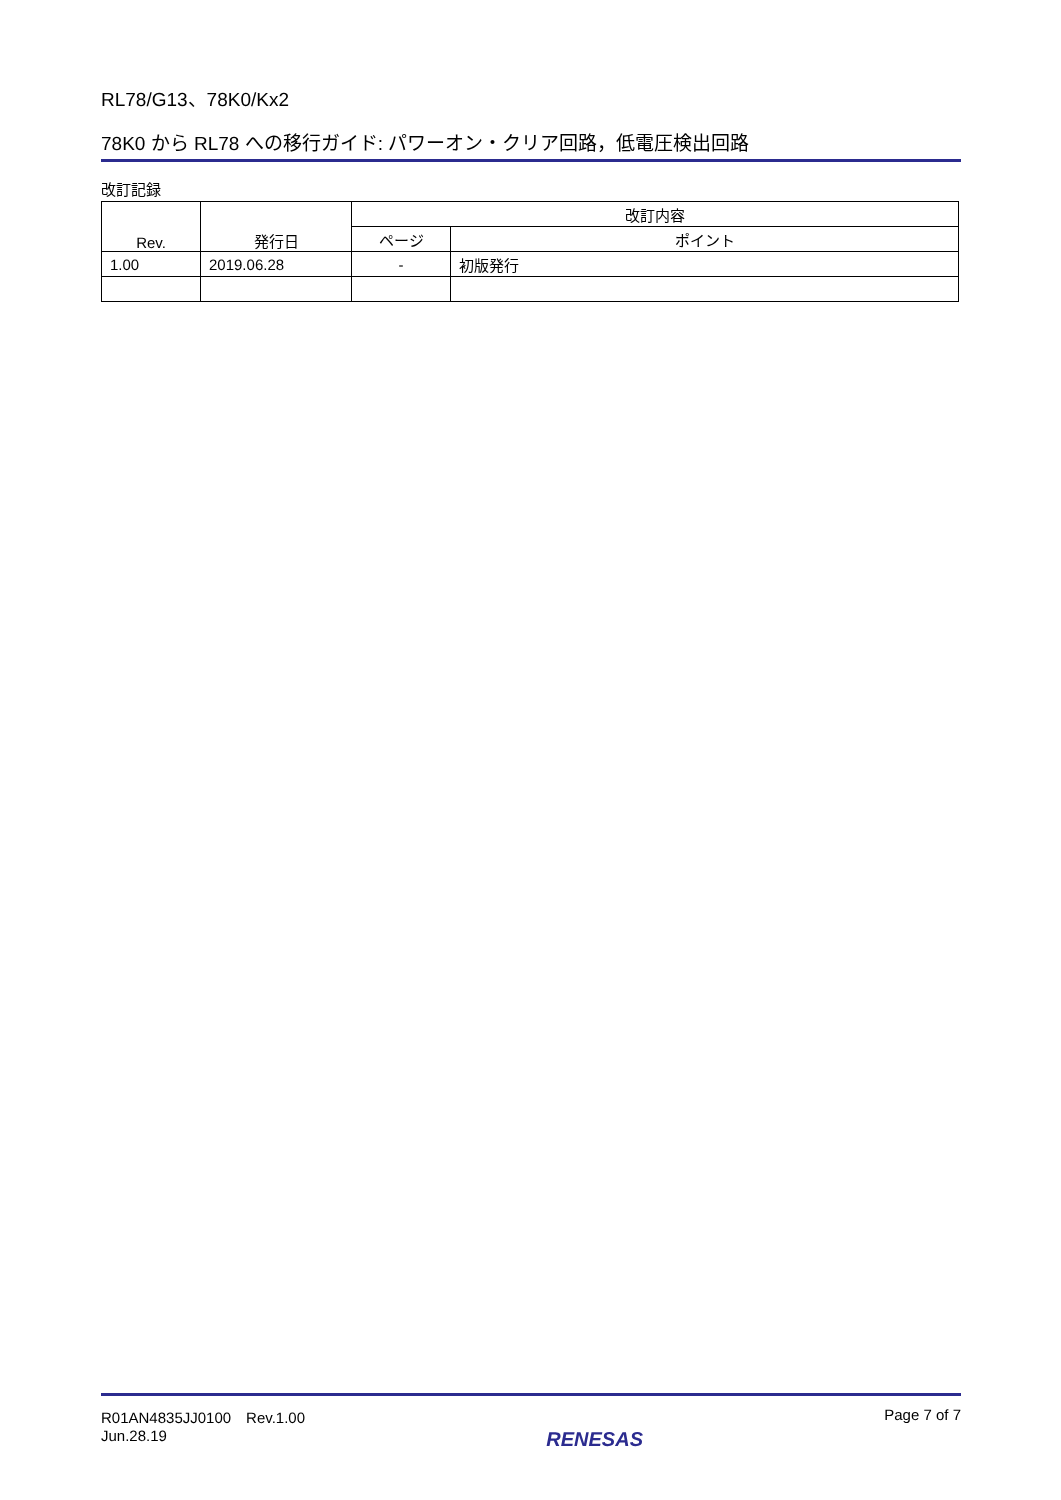RL78/G13、78K0/Kx2
78K0 から RL78 への移行ガイド: パワーオン・クリア回路，低電圧検出回路
改訂記録
| Rev. | 発行日 | 改訂内容 | |
| --- | --- | --- | --- |
| | | ページ | ポイント |
| 1.00 | 2019.06.28 | - | 初版発行 |
R01AN4835JJ0100　Rev.1.00
Jun.28.19
RENESAS
Page 7 of 7